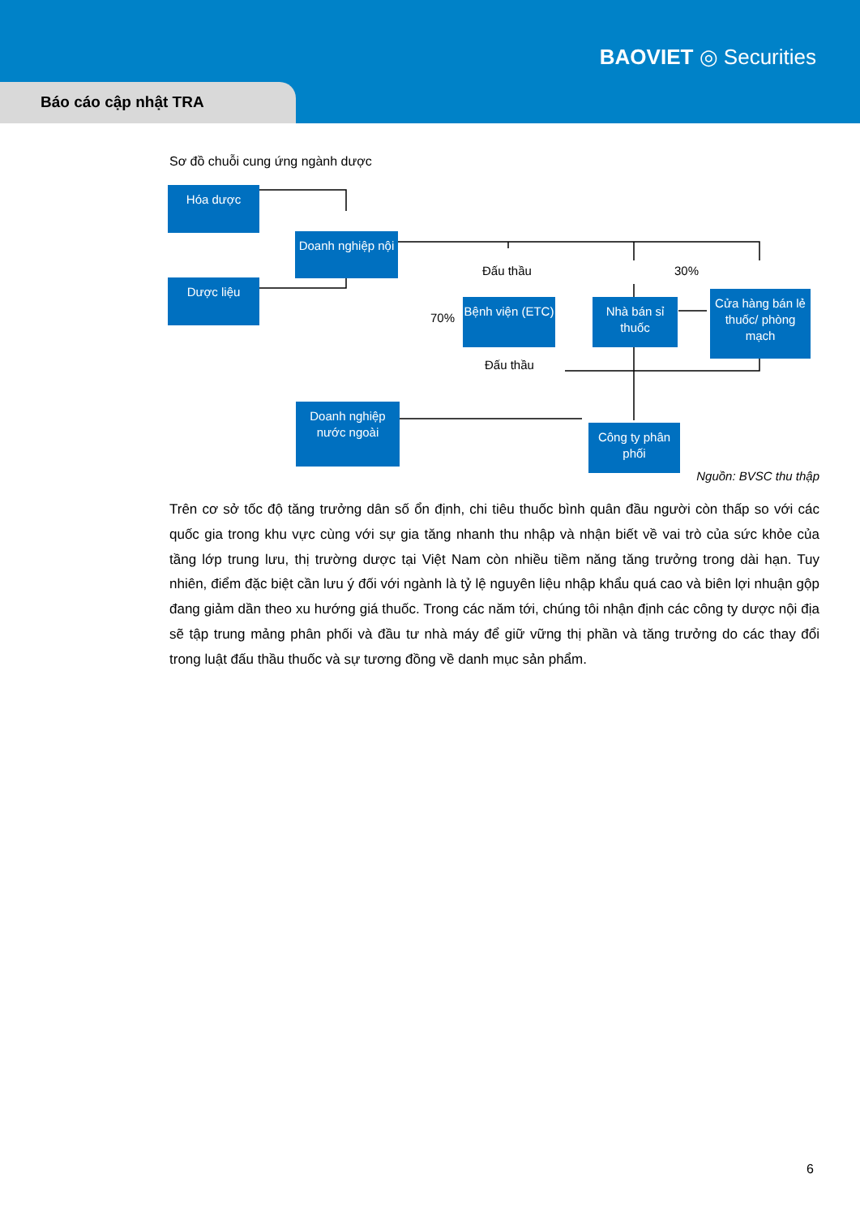BAOVIET ◎ Securities
Báo cáo cập nhật TRA
Sơ đồ chuỗi cung ứng ngành dược
Hóa dược
Doanh nghiệp nội
Dược liệu
Đấu thầu 30%
Bệnh viện (ETC)
Nhà bán sỉ thuốc
Cửa hàng bán lẻ thuốc/ phòng mạch
70%
Đấu thầu
Doanh nghiệp nước ngoài
Công ty phân phối
Nguồn: BVSC thu thập
Trên cơ sở tốc độ tăng trưởng dân số ổn định, chi tiêu thuốc bình quân đầu người còn thấp so với các quốc gia trong khu vực cùng với sự gia tăng nhanh thu nhập và nhận biết về vai trò của sức khỏe của tầng lớp trung lưu, thị trường dược tại Việt Nam còn nhiều tiềm năng tăng trưởng trong dài hạn. Tuy nhiên, điểm đặc biệt cần lưu ý đối với ngành là tỷ lệ nguyên liệu nhập khẩu quá cao và biên lợi nhuận gộp đang giảm dần theo xu hướng giá thuốc. Trong các năm tới, chúng tôi nhận định các công ty dược nội địa sẽ tập trung mảng phân phối và đầu tư nhà máy để giữ vững thị phần và tăng trưởng do các thay đổi trong luật đấu thầu thuốc và sự tương đồng về danh mục sản phẩm.
6